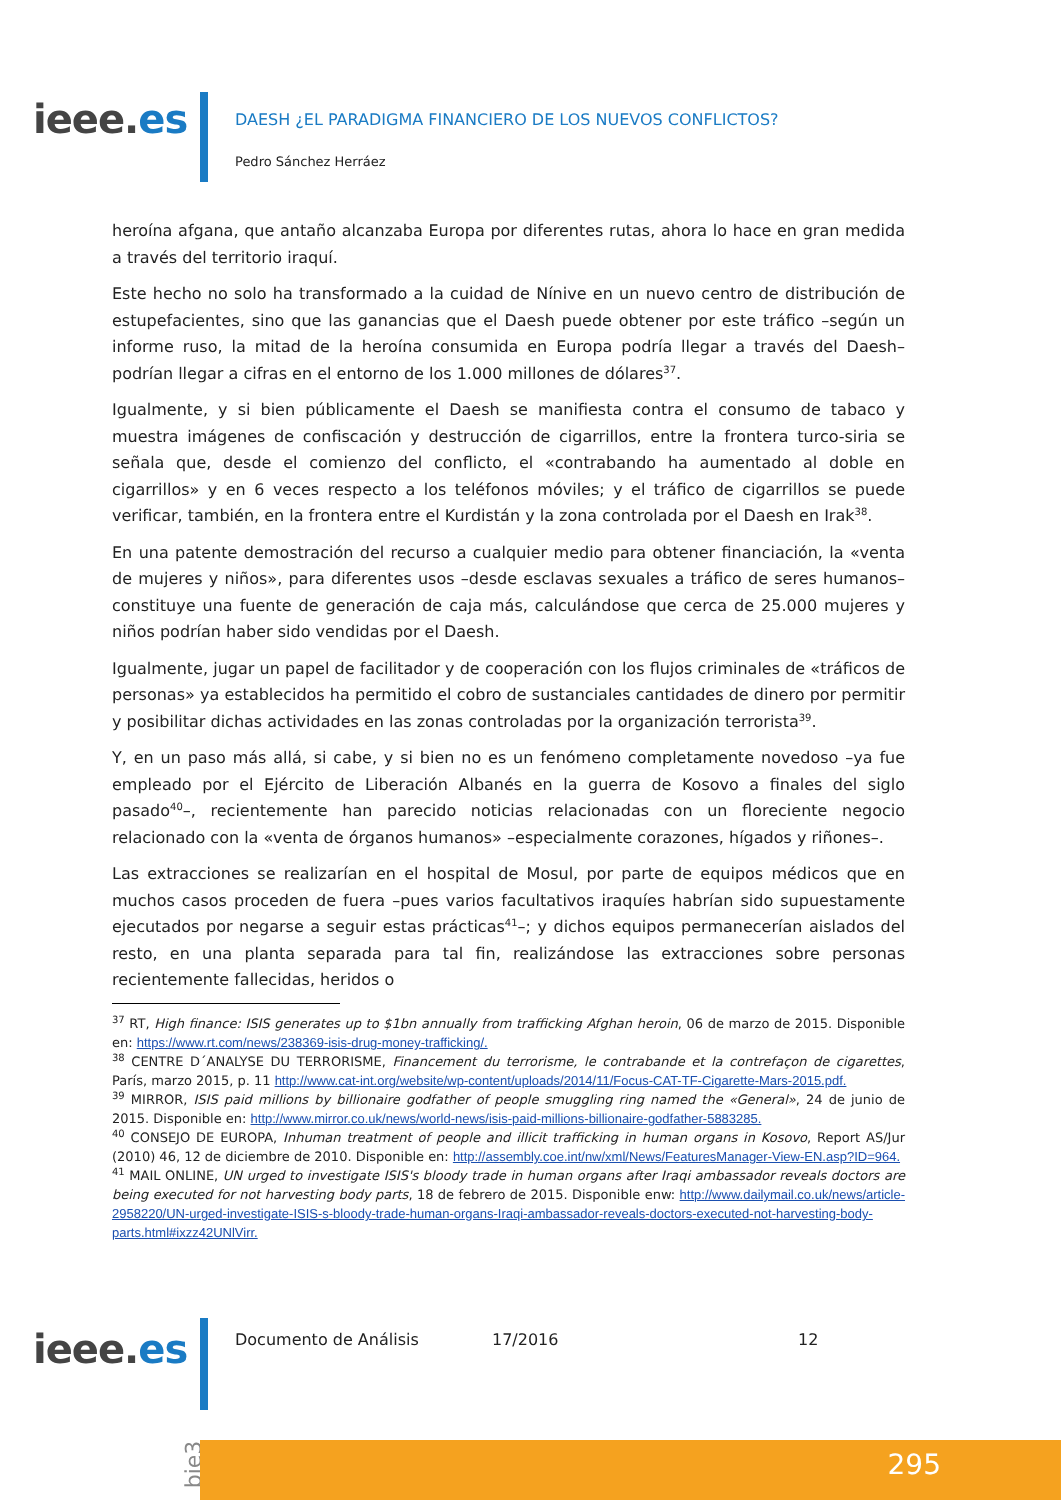ieee.es
DAESH ¿EL PARADIGMA FINANCIERO DE LOS NUEVOS CONFLICTOS?
Pedro Sánchez Herráez
heroína afgana, que antaño alcanzaba Europa por diferentes rutas, ahora lo hace en gran medida a través del territorio iraquí.
Este hecho no solo ha transformado a la cuidad de Nínive en un nuevo centro de distribución de estupefacientes, sino que las ganancias que el Daesh puede obtener por este tráfico –según un informe ruso, la mitad de la heroína consumida en Europa podría llegar a través del Daesh– podrían llegar a cifras en el entorno de los 1.000 millones de dólares<sup>37</sup>.
Igualmente, y si bien públicamente el Daesh se manifiesta contra el consumo de tabaco y muestra imágenes de confiscación y destrucción de cigarrillos, entre la frontera turco-siria se señala que, desde el comienzo del conflicto, el «contrabando ha aumentado al doble en cigarrillos» y en 6 veces respecto a los teléfonos móviles; y el tráfico de cigarrillos se puede verificar, también, en la frontera entre el Kurdistán y la zona controlada por el Daesh en Irak<sup>38</sup>.
En una patente demostración del recurso a cualquier medio para obtener financiación, la «venta de mujeres y niños», para diferentes usos –desde esclavas sexuales a tráfico de seres humanos– constituye una fuente de generación de caja más, calculándose que cerca de 25.000 mujeres y niños podrían haber sido vendidas por el Daesh.
Igualmente, jugar un papel de facilitador y de cooperación con los flujos criminales de «tráficos de personas» ya establecidos ha permitido el cobro de sustanciales cantidades de dinero por permitir y posibilitar dichas actividades en las zonas controladas por la organización terrorista<sup>39</sup>.
Y, en un paso más allá, si cabe, y si bien no es un fenómeno completamente novedoso –ya fue empleado por el Ejército de Liberación Albanés en la guerra de Kosovo a finales del siglo pasado<sup>40</sup>–, recientemente han parecido noticias relacionadas con un floreciente negocio relacionado con la «venta de órganos humanos» –especialmente corazones, hígados y riñones–.
Las extracciones se realizarían en el hospital de Mosul, por parte de equipos médicos que en muchos casos proceden de fuera –pues varios facultativos iraquíes habrían sido supuestamente ejecutados por negarse a seguir estas prácticas<sup>41</sup>–; y dichos equipos permanecerían aislados del resto, en una planta separada para tal fin, realizándose las extracciones sobre personas recientemente fallecidas, heridos o
<sup>37</sup> RT, High finance: ISIS generates up to $1bn annually from trafficking Afghan heroin, 06 de marzo de 2015. Disponible en: https://www.rt.com/news/238369-isis-drug-money-trafficking/.
<sup>38</sup> CENTRE D´ANALYSE DU TERRORISME, Financement du terrorisme, le contrabande et la contrefaçon de cigarettes, París, marzo 2015, p. 11 http://www.cat-int.org/website/wp-content/uploads/2014/11/Focus-CAT-TF-Cigarette-Mars-2015.pdf.
<sup>39</sup> MIRROR, ISIS paid millions by billionaire godfather of people smuggling ring named the «General», 24 de junio de 2015. Disponible en: http://www.mirror.co.uk/news/world-news/isis-paid-millions-billionaire-godfather-5883285.
<sup>40</sup> CONSEJO DE EUROPA, Inhuman treatment of people and illicit trafficking in human organs in Kosovo, Report AS/Jur (2010) 46, 12 de diciembre de 2010. Disponible en: http://assembly.coe.int/nw/xml/News/FeaturesManager-View-EN.asp?ID=964.
<sup>41</sup> MAIL ONLINE, UN urged to investigate ISIS's bloody trade in human organs after Iraqi ambassador reveals doctors are being executed for not harvesting body parts, 18 de febrero de 2015. Disponible enw: http://www.dailymail.co.uk/news/article-2958220/UN-urged-investigate-ISIS-s-bloody-trade-human-organs-Iraqi-ambassador-reveals-doctors-executed-not-harvesting-body-parts.html#ixzz42UNlVirr.
ieee.es Documento de Análisis 17/2016 12
bie3
295